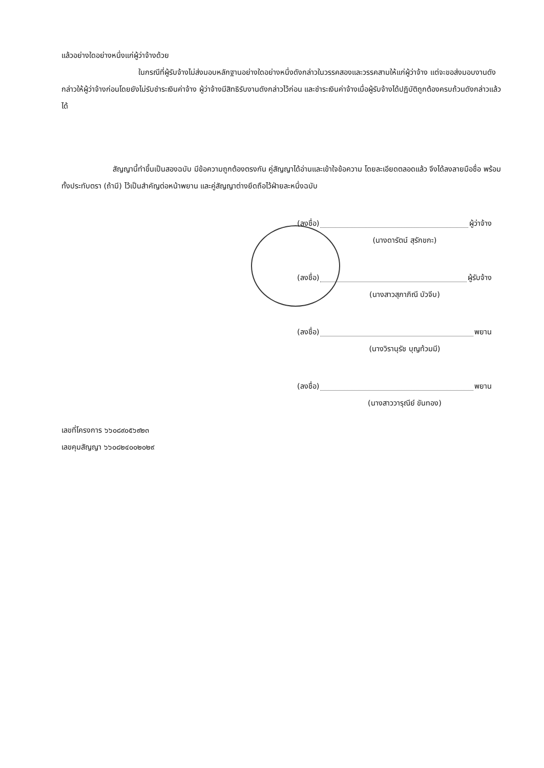แล้วอย่างใดอย่างหนึ่งแก่ผู้ว่าจ้างด้วย
ในกรณีที่ผู้รับจ้างไม่ส่งมอบหลักฐานอย่างใดอย่างหนึ่งดังกล่าวในวรรคสองและวรรคสามให้แก่ผู้ว่าจ้าง แต่จะขอส่งมอบงานดังกล่าวให้ผู้ว่าจ้างก่อนโดยยังไม่รับชำระเงินค่าจ้าง ผู้ว่าจ้างมีสิทธิรับงานดังกล่าวไว้ก่อน และชำระเงินค่าจ้างเมื่อผู้รับจ้างได้ปฏิบัติถูกต้องครบถ้วนดังกล่าวแล้วได้
สัญญานี้ทำขึ้นเป็นสองฉบับ มีข้อความถูกต้องตรงกัน คู่สัญญาได้อ่านและเข้าใจข้อความ โดยละเอียดตลอดแล้ว จึงได้ลงลายมือชื่อ พร้อมทั้งประทับตรา (ถ้ามี) ไว้เป็นสำคัญต่อหน้าพยาน และคู่สัญญาต่างยึดถือไว้ฝ่ายละหนึ่งฉบับ
(ลงชื่อ) ผู้ว่าจ้าง
(นางดารัตน์ สุรักขกะ)
(ลงชื่อ) ผู้รับจ้าง
(นางสาวสุภาภิณี บัวจีบ)
(ลงชื่อ) พยาน
(นางวิรานุรัช บุญท้วมมี)
(ลงชื่อ) พยาน
(นางสาววารุณีย์ ขันทอง)
เลขที่โครงการ ๖๖๐๘๙๐๕๖๙๒๓
เลขคุมสัญญา ๖๖๐๘๒๔๐๐๒๐๒๙